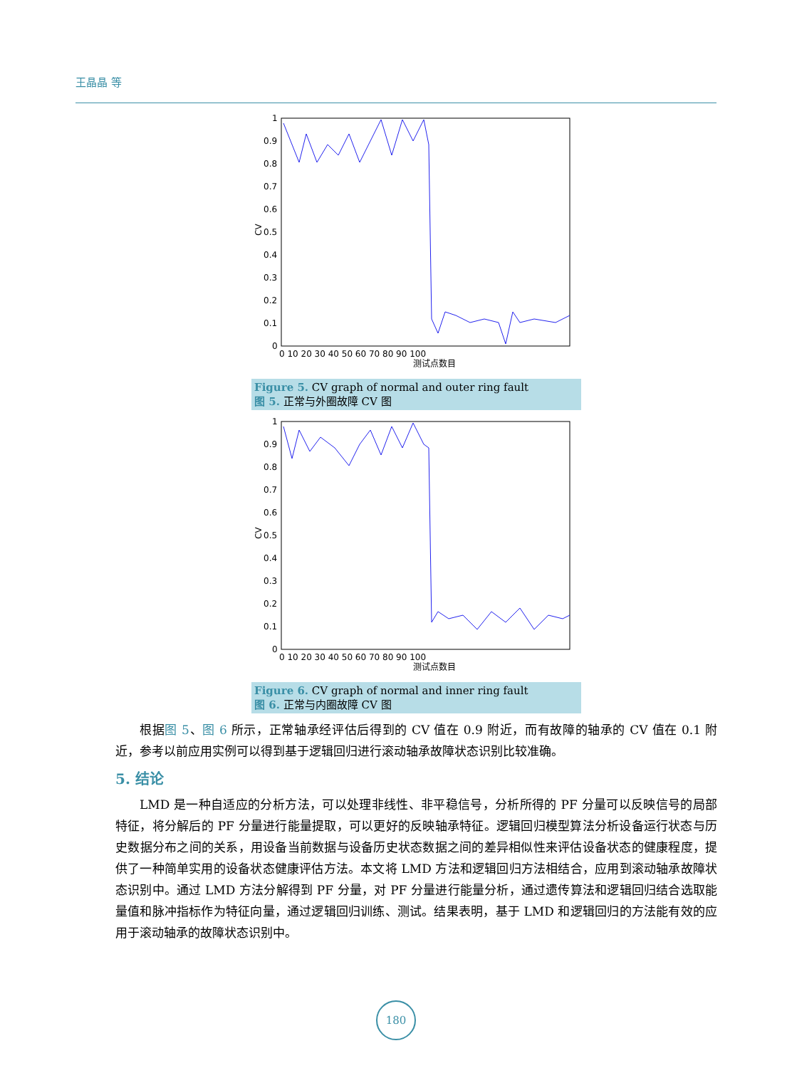王晶晶 等
1
0.9
0.8
0.7
0.6
0.5
0.4
0.3
0.2
0.1
0
CV
0 10 20 30 40 50 60 70 80 90 100
测试点数目
Figure 5. CV graph of normal and outer ring fault
图 5. 正常与外圈故障 CV 图
1
0.9
0.8
0.7
0.6
0.5
0.4
0.3
0.2
0.1
0
CV
0 10 20 30 40 50 60 70 80 90 100
测试点数目
Figure 6. CV graph of normal and inner ring fault
图 6. 正常与内圈故障 CV 图
根据图 5、图 6 所示，正常轴承经评估后得到的 CV 值在 0.9 附近，而有故障的轴承的 CV 值在 0.1 附近，参考以前应用实例可以得到基于逻辑回归进行滚动轴承故障状态识别比较准确。
5. 结论
LMD 是一种自适应的分析方法，可以处理非线性、非平稳信号，分析所得的 PF 分量可以反映信号的局部特征，将分解后的 PF 分量进行能量提取，可以更好的反映轴承特征。逻辑回归模型算法分析设备运行状态与历史数据分布之间的关系，用设备当前数据与设备历史状态数据之间的差异相似性来评估设备状态的健康程度，提供了一种简单实用的设备状态健康评估方法。本文将 LMD 方法和逻辑回归方法相结合，应用到滚动轴承故障状态识别中。通过 LMD 方法分解得到 PF 分量，对 PF 分量进行能量分析，通过遗传算法和逻辑回归结合选取能量值和脉冲指标作为特征向量，通过逻辑回归训练、测试。结果表明，基于 LMD 和逻辑回归的方法能有效的应用于滚动轴承的故障状态识别中。
180